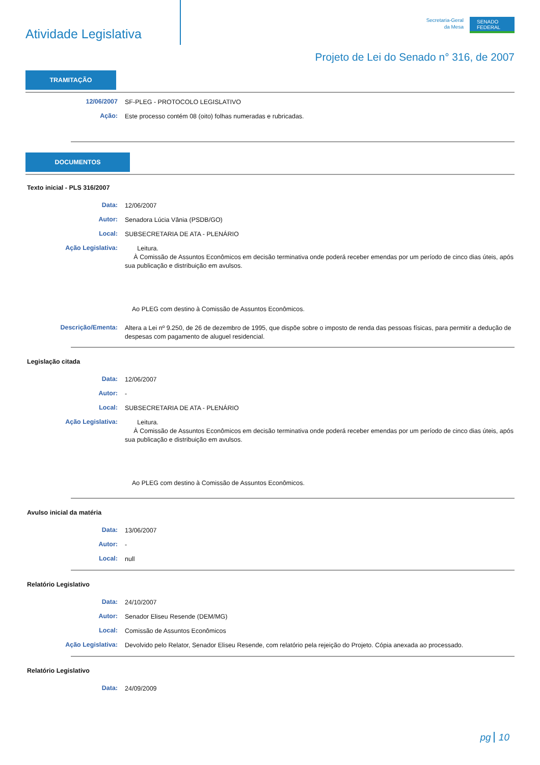Atividade Legislativa
Secretaria-Geral
da Mesa
SENADO
FEDERAL
Projeto de Lei do Senado n° 316, de 2007
TRAMITAÇÃO
12/06/2007
SF-PLEG - PROTOCOLO LEGISLATIVO
Ação:
Este processo contém 08 (oito) folhas numeradas e rubricadas.
DOCUMENTOS
Texto inicial - PLS 316/2007
Data:
12/06/2007
Autor:
Senadora Lúcia Vânia (PSDB/GO)
Local:
SUBSECRETARIA DE ATA - PLENÁRIO
Ação Legislativa:
Leitura.
À Comissão de Assuntos Econômicos em decisão terminativa onde poderá receber emendas por um período de cinco dias úteis, após sua publicação e distribuição em avulsos.
Ao PLEG com destino à Comissão de Assuntos Econômicos.
Descrição/Ementa:
Altera a Lei nº 9.250, de 26 de dezembro de 1995, que dispõe sobre o imposto de renda das pessoas físicas, para permitir a dedução de despesas com pagamento de aluguel residencial.
Legislação citada
Data:
12/06/2007
Autor:
-
Local:
SUBSECRETARIA DE ATA - PLENÁRIO
Ação Legislativa:
Leitura.
À Comissão de Assuntos Econômicos em decisão terminativa onde poderá receber emendas por um período de cinco dias úteis, após sua publicação e distribuição em avulsos.
Ao PLEG com destino à Comissão de Assuntos Econômicos.
Avulso inicial da matéria
Data:
13/06/2007
Autor:
-
Local:
null
Relatório Legislativo
Data:
24/10/2007
Autor:
Senador Eliseu Resende (DEM/MG)
Local:
Comissão de Assuntos Econômicos
Ação Legislativa:
Devolvido pelo Relator, Senador Eliseu Resende, com relatório pela rejeição do Projeto. Cópia anexada ao processado.
Relatório Legislativo
Data:
24/09/2009
pg 10